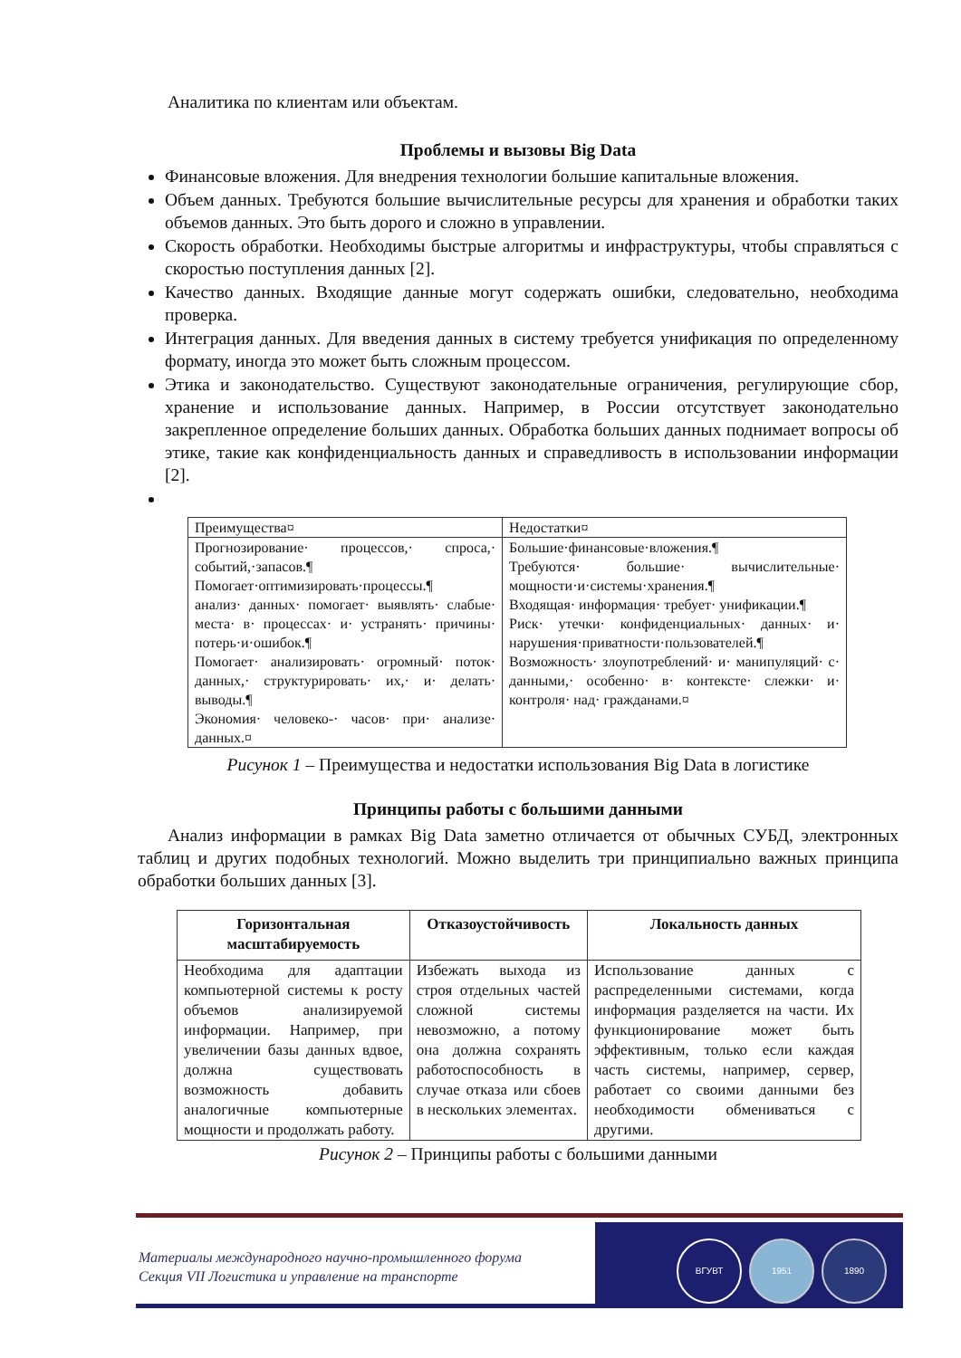Аналитика по клиентам или объектам.
Проблемы и вызовы Big Data
Финансовые вложения. Для внедрения технологии большие капитальные вложения.
Объем данных. Требуются большие вычислительные ресурсы для хранения и обработки таких объемов данных. Это быть дорого и сложно в управлении.
Скорость обработки. Необходимы быстрые алгоритмы и инфраструктуры, чтобы справляться с скоростью поступления данных [2].
Качество данных. Входящие данные могут содержать ошибки, следовательно, необходима проверка.
Интеграция данных. Для введения данных в систему требуется унификация по определенному формату, иногда это может быть сложным процессом.
Этика и законодательство. Существуют законодательные ограничения, регулирующие сбор, хранение и использование данных. Например, в России отсутствует законодательно закрепленное определение больших данных. Обработка больших данных поднимает вопросы об этике, такие как конфиденциальность данных и справедливость в использовании информации [2].
| Преимущества¤ | Недостатки¤ |
| Прогнозирование· процессов,· спроса,· событий,·запасов.¶ Помогает·оптимизировать·процессы.¶ анализ· данных· помогает· выявлять· слабые· места· в· процессах· и· устранять· причины· потерь·и·ошибок.¶ Помогает· анализировать· огромный· поток· данных,· структурировать· их,· и· делать· выводы.¶ Экономия· человеко-· часов· при· анализе· данных.¤ | Большие·финансовые·вложения.¶ Требуются· большие· вычислительные· мощности·и·системы·хранения.¶ Входящая· информация· требует· унификации.¶ Риск· утечки· конфиденциальных· данных· и· нарушения·приватности·пользователей.¶ Возможность· злоупотреблений· и· манипуляций· с· данными,· особенно· в· контексте· слежки· и· контроля· над· гражданами.¤ |
Рисунок 1 – Преимущества и недостатки использования Big Data в логистике
Принципы работы с большими данными
Анализ информации в рамках Big Data заметно отличается от обычных СУБД, электронных таблиц и других подобных технологий. Можно выделить три принципиально важных принципа обработки больших данных [3].
| Горизонтальная масштабируемость | Отказоустойчивость | Локальность данных |
| --- | --- | --- |
| Необходима для адаптации компьютерной системы к росту объемов анализируемой информации. Например, при увеличении базы данных вдвое, должна существовать возможность добавить аналогичные компьютерные мощности и продолжать работу. | Избежать выхода из строя отдельных частей сложной системы невозможно, а потому она должна сохранять работоспособность в случае отказа или сбоев в нескольких элементах. | Использование данных с распределенными системами, когда информация разделяется на части. Их функционирование может быть эффективным, только если каждая часть системы, например, сервер, работает со своими данными без необходимости обмениваться с другими. |
Рисунок 2 – Принципы работы с большими данными
ВГУВТ 1951 1890
Материалы международного научно-промышленного форума
Секция VII Логистика и управление на транспорте